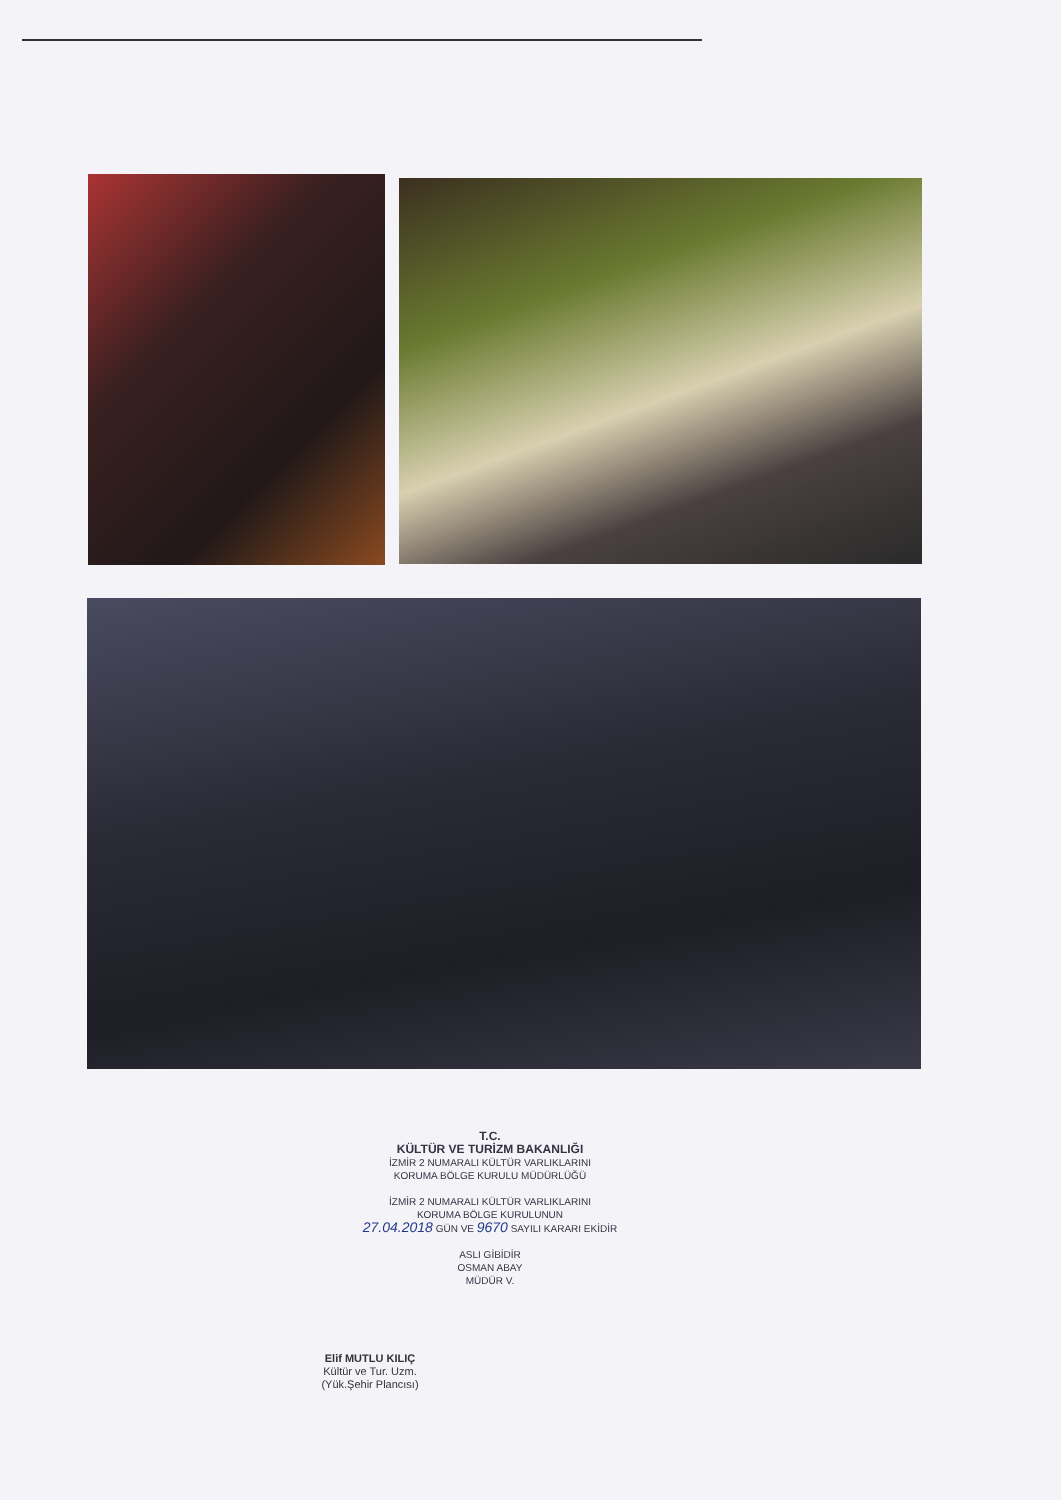T.C.
KÜLTÜR VE TURİZM BAKANLIĞI
İZMİR 2 NUMARALI KÜLTÜR VARLIKLARINI
KORUMA BÖLGE KURULU MÜDÜRLÜĞÜ
İZMİR 2 NUMARALI KÜLTÜR VARLIKLARINI
KORUMA BÖLGE KURULUNUN
27.04.2018 GÜN VE 9670 SAYILI KARARI EKİDİR
ASLI GİBİDİR
OSMAN ABAY
MÜDÜR V.
Elif MUTLU KILIÇ
Kültür ve Tur. Uzm.
(Yük.Şehir Plancısı)